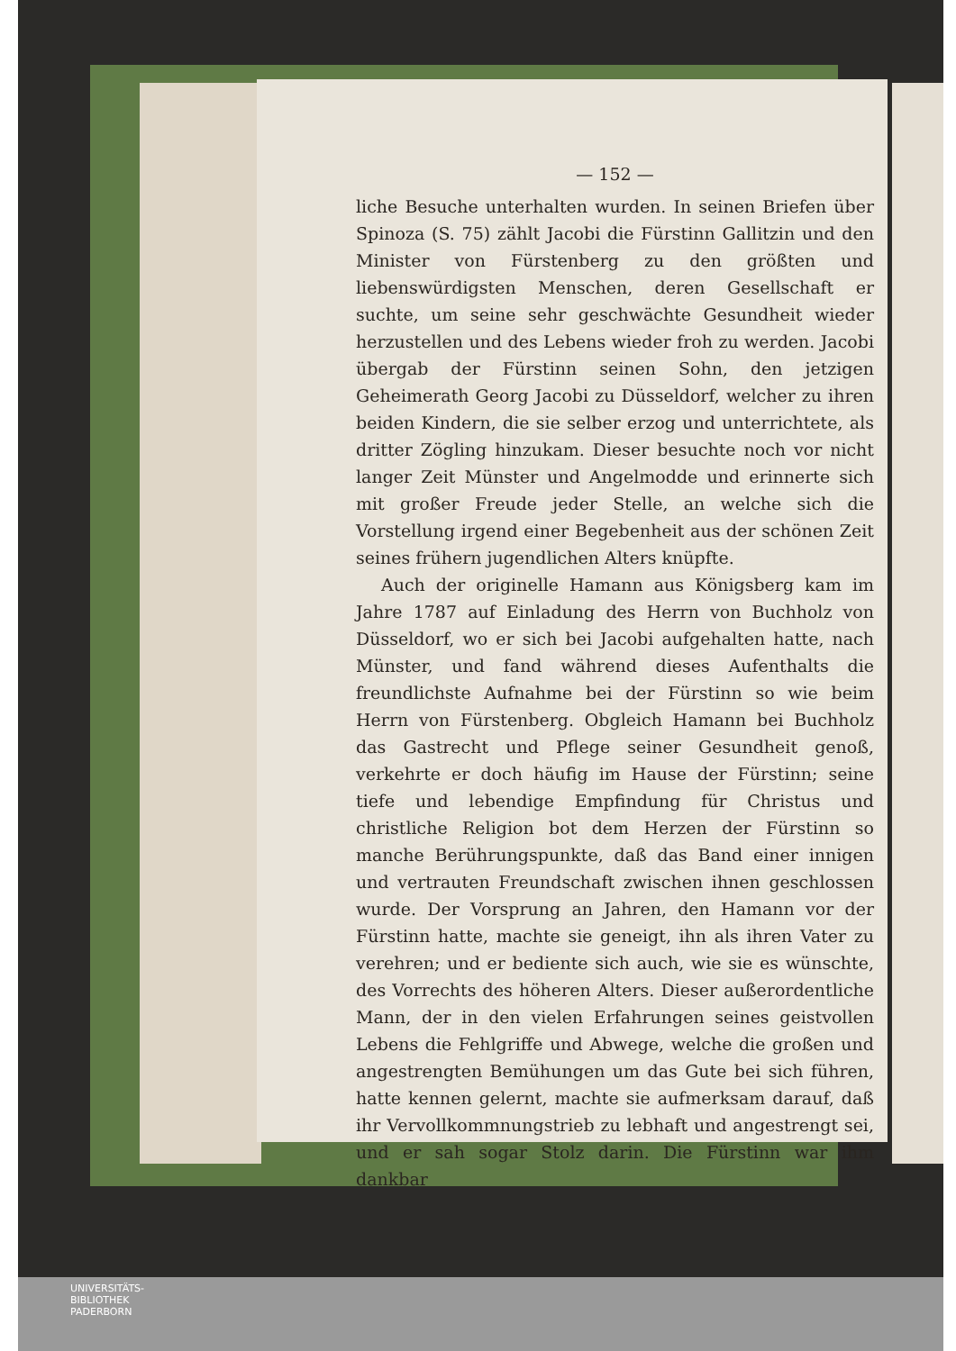— 152 —
liche Besuche unterhalten wurden. In seinen Briefen über Spinoza (S. 75) zählt Jacobi die Fürstinn Gallitzin und den Minister von Fürstenberg zu den größten und liebenswürdigsten Menschen, deren Gesellschaft er suchte, um seine sehr geschwächte Gesundheit wieder herzustellen und des Lebens wieder froh zu werden. Jacobi übergab der Fürstinn seinen Sohn, den jetzigen Geheimerath Georg Jacobi zu Düsseldorf, welcher zu ihren beiden Kindern, die sie selber erzog und unterrichtete, als dritter Zögling hinzukam. Dieser besuchte noch vor nicht langer Zeit Münster und Angelmodde und erinnerte sich mit großer Freude jeder Stelle, an welche sich die Vorstellung irgend einer Begebenheit aus der schönen Zeit seines frühern jugendlichen Alters knüpfte.
Auch der originelle Hamann aus Königsberg kam im Jahre 1787 auf Einladung des Herrn von Buchholz von Düsseldorf, wo er sich bei Jacobi aufgehalten hatte, nach Münster, und fand während dieses Aufenthalts die freundlichste Aufnahme bei der Fürstinn so wie beim Herrn von Fürstenberg. Obgleich Hamann bei Buchholz das Gastrecht und Pflege seiner Gesundheit genoß, verkehrte er doch häufig im Hause der Fürstinn; seine tiefe und lebendige Empfindung für Christus und christliche Religion bot dem Herzen der Fürstinn so manche Berührungspunkte, daß das Band einer innigen und vertrauten Freundschaft zwischen ihnen geschlossen wurde. Der Vorsprung an Jahren, den Hamann vor der Fürstinn hatte, machte sie geneigt, ihn als ihren Vater zu verehren; und er bediente sich auch, wie sie es wünschte, des Vorrechts des höheren Alters. Dieser außerordentliche Mann, der in den vielen Erfahrungen seines geistvollen Lebens die Fehlgriffe und Abwege, welche die großen und angestrengten Bemühungen um das Gute bei sich führen, hatte kennen gelernt, machte sie aufmerksam darauf, daß ihr Vervollkommnungstrieb zu lebhaft und angestrengt sei, und er sah sogar Stolz darin. Die Fürstinn war ihm dankbar
UNIVERSITÄTS-
BIBLIOTHEK
PADERBORN